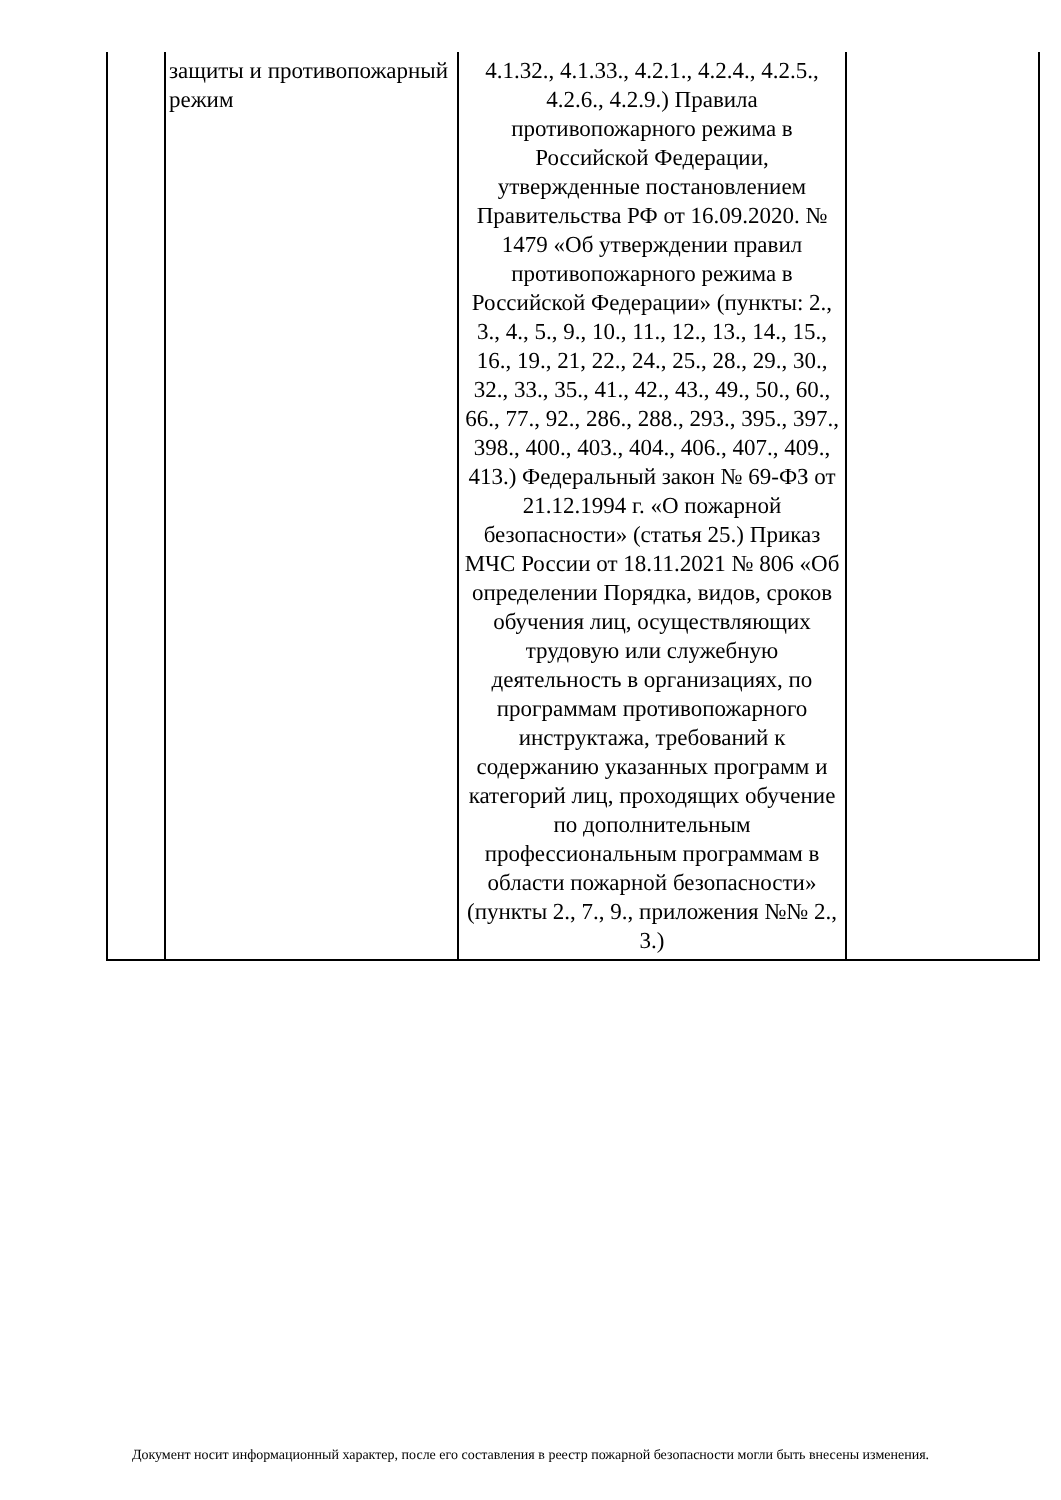| | защиты и противопожарный режим | 4.1.32., 4.1.33., 4.2.1., 4.2.4., 4.2.5., 4.2.6., 4.2.9.) Правила противопожарного режима в Российской Федерации, утвержденные постановлением Правительства РФ от 16.09.2020. № 1479 «Об утверждении правил противопожарного режима в Российской Федерации» (пункты: 2., 3., 4., 5., 9., 10., 11., 12., 13., 14., 15., 16., 19., 21, 22., 24., 25., 28., 29., 30., 32., 33., 35., 41., 42., 43., 49., 50., 60., 66., 77., 92., 286., 288., 293., 395., 397., 398., 400., 403., 404., 406., 407., 409., 413.) Федеральный закон № 69-ФЗ от 21.12.1994 г. «О пожарной безопасности» (статья 25.) Приказ МЧС России от 18.11.2021 № 806 «Об определении Порядка, видов, сроков обучения лиц, осуществляющих трудовую или служебную деятельность в организациях, по программам противопожарного инструктажа, требований к содержанию указанных программ и категорий лиц, проходящих обучение по дополнительным профессиональным программам в области пожарной безопасности» (пункты 2., 7., 9., приложения №№ 2., 3.) | |
Документ носит информационный характер, после его составления в реестр пожарной безопасности могли быть внесены изменения.